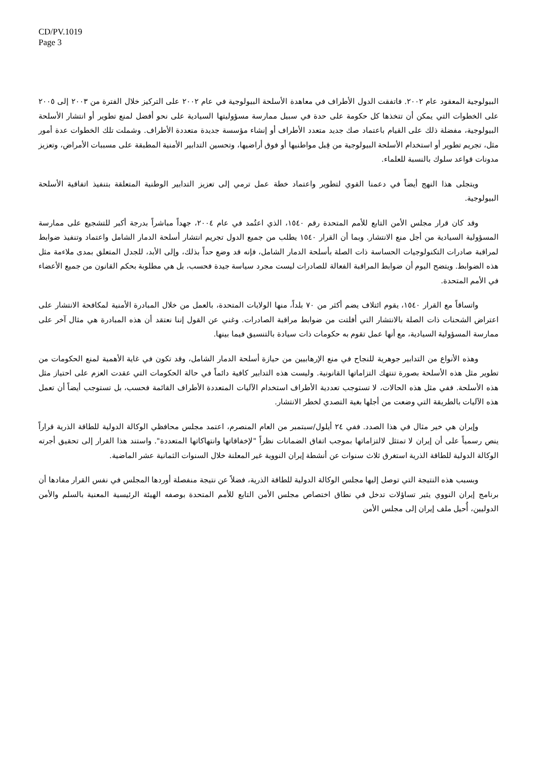CD/PV.1019
Page 3
البيولوجية المعقود عام ٢٠٠٢. فاتفقت الدول الأطراف في معاهدة الأسلحة البيولوجية في عام ٢٠٠٢ على التركيز خلال الفترة من ٢٠٠٣ إلى ٢٠٠٥ على الخطوات التي يمكن أن تتخذها كل حكومة على حدة في سبيل ممارسة مسؤوليتها السيادية على نحو أفضل لمنع تطوير أو انتشار الأسلحة البيولوجية، مفضلة ذلك على القيام باعتماد صك جديد متعدد الأطراف أو إنشاء مؤسسة جديدة متعددة الأطراف. وشملت تلك الخطوات عدة أمور مثل، تجريم تطوير أو استخدام الأسلحة البيولوجية من قِبل مواطنيها أو فوق أراضيها، وتحسين التدابير الأمنية المطبقة على مسببات الأمراض، وتعزيز مدونات قواعد سلوك بالنسبة للعلماء.
ويتجلى هذا النهج أيضاً في دعمنا القوي لتطوير واعتماد خطة عمل ترمي إلى تعزيز التدابير الوطنية المتعلقة بتنفيذ اتفاقية الأسلحة البيولوجية.
وقد كان قرار مجلس الأمن التابع للأمم المتحدة رقم ١٥٤٠، الذي اعتُمد في عام ٢٠٠٤، جهداً مباشراً بدرجة أكبر للتشجيع على ممارسة المسؤولية السيادية من أجل منع الانتشار. وبما أن القرار ١٥٤٠ يطلب من جميع الدول تجريم انتشار أسلحة الدمار الشامل واعتماد وتنفيذ ضوابط لمراقبة صادرات التكنولوجيات الحساسة ذات الصلة بأسلحة الدمار الشامل، فإنه قد وضع حداً بذلك، وإلى الأبد، للجدل المتعلق بمدى ملاءمة مثل هذه الضوابط. ويتضح اليوم أن ضوابط المراقبة الفعالة للصادرات ليست مجرد سياسة جيدة فحسب، بل هي مطلوبة بحكم القانون من جميع الأعضاء في الأمم المتحدة.
واتساقاً مع القرار ١٥٤٠، يقوم ائتلاف يضم أكثر من ٧٠ بلداً، منها الولايات المتحدة، بالعمل من خلال المبادرة الأمنية لمكافحة الانتشار على اعتراض الشحنات ذات الصلة بالانتشار التي أفلتت من ضوابط مراقبة الصادرات. وغني عن القول إننا نعتقد أن هذه المبادرة هي مثال آخر على ممارسة المسؤولية السيادية، مع أنها عمل تقوم به حكومات ذات سيادة بالتنسيق فيما بينها.
وهذه الأنواع من التدابير جوهرية للنجاح في منع الإرهابيين من حيازة أسلحة الدمار الشامل، وقد تكون في غاية الأهمية لمنع الحكومات من تطوير مثل هذه الأسلحة بصورة تنتهك التزاماتها القانونية. وليست هذه التدابير كافية دائماً في حالة الحكومات التي عقدت العزم على احتياز مثل هذه الأسلحة. ففي مثل هذه الحالات، لا تستوجب تعددية الأطراف استخدام الآليات المتعددة الأطراف القائمة فحسب، بل تستوجب أيضاً أن تعمل هذه الآليات بالطريقة التي وضعت من أجلها بغية التصدي لخطر الانتشار.
وإيران هي خير مثال في هذا الصدد. ففي ٢٤ أيلول/سبتمبر من العام المنصرم، اعتمد مجلس محافظي الوكالة الدولية للطاقة الذرية قراراً ينص رسمياً على أن إيران لا تمتثل لالتزاماتها بموجب اتفاق الضمانات نظراً "لإخفاقاتها وانتهاكاتها المتعددة". واستند هذا القرار إلى تحقيق أجرته الوكالة الدولية للطاقة الذرية استغرق ثلاث سنوات عن أنشطة إيران النووية غير المعلنة خلال السنوات الثمانية عشر الماضية.
وبسبب هذه النتيجة التي توصل إليها مجلس الوكالة الدولية للطاقة الذرية، فضلاً عن نتيجة منفصلة أوردها المجلس في نفس القرار مفادها أن برنامج إيران النووي يثير تساؤلات تدخل في نطاق اختصاص مجلس الأمن التابع للأمم المتحدة بوصفه الهيئة الرئيسية المعنية بالسلم والأمن الدوليين، أُحيل ملف إيران إلى مجلس الأمن